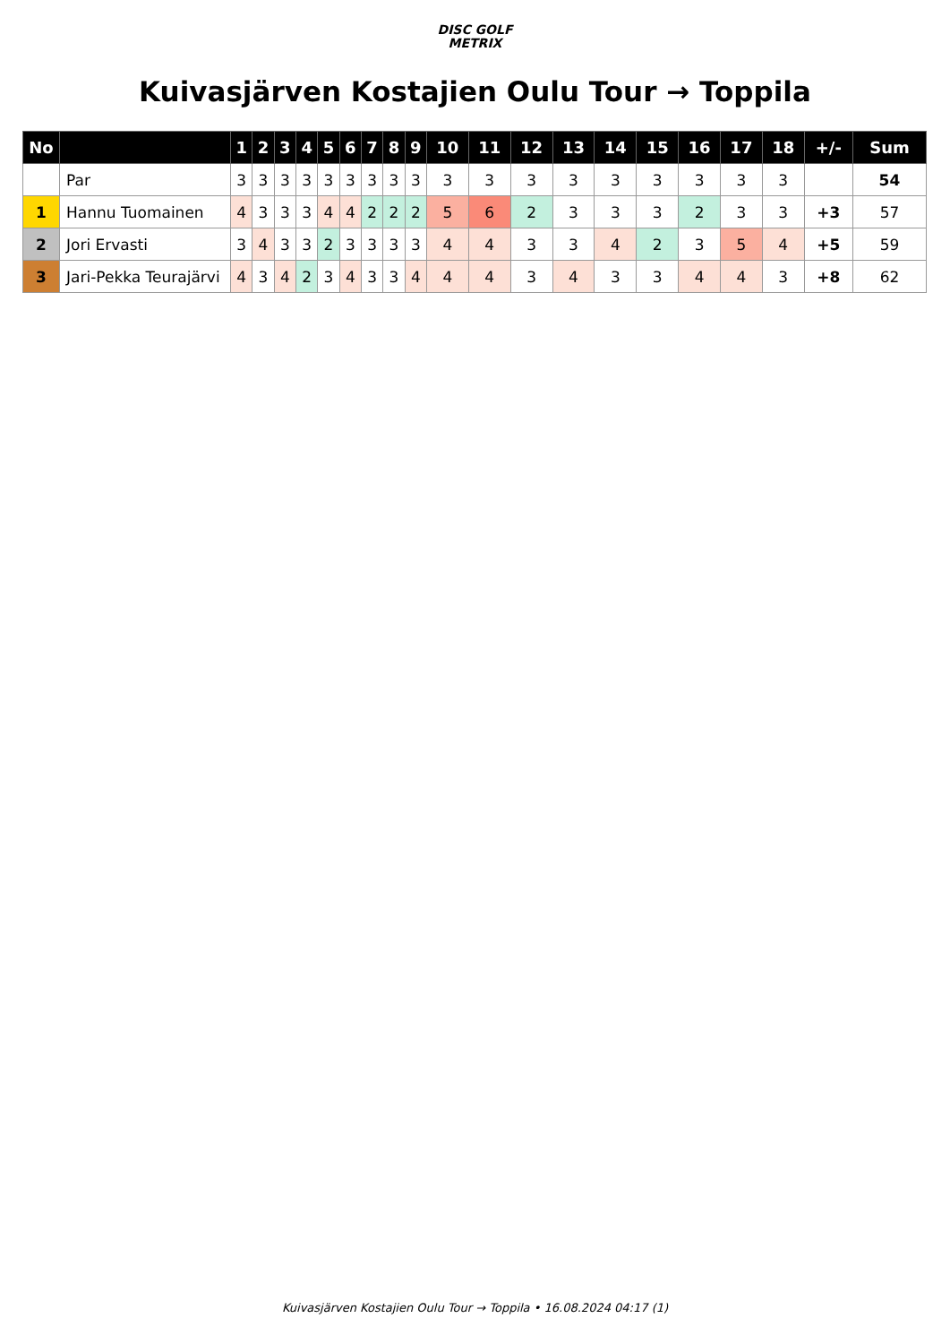DISC GOLF
METRIX
Kuivasjärven Kostajien Oulu Tour → Toppila
| No | | 1 | 2 | 3 | 4 | 5 | 6 | 7 | 8 | 9 | 10 | 11 | 12 | 13 | 14 | 15 | 16 | 17 | 18 | +/- | Sum |
| --- | --- | --- | --- | --- | --- | --- | --- | --- | --- | --- | --- | --- | --- | --- | --- | --- | --- | --- | --- | --- | --- |
| | Par | 3 | 3 | 3 | 3 | 3 | 3 | 3 | 3 | 3 | 3 | 3 | 3 | 3 | 3 | 3 | 3 | 3 | 3 | | 54 |
| 1 | Hannu Tuomainen | 4 | 3 | 3 | 3 | 4 | 4 | 2 | 2 | 2 | 5 | 6 | 2 | 3 | 3 | 3 | 2 | 3 | 3 | +3 | 57 |
| 2 | Jori Ervasti | 3 | 4 | 3 | 3 | 2 | 3 | 3 | 3 | 3 | 4 | 4 | 3 | 3 | 4 | 2 | 3 | 5 | 4 | +5 | 59 |
| 3 | Jari-Pekka Teurajärvi | 4 | 3 | 4 | 2 | 3 | 4 | 3 | 3 | 4 | 4 | 4 | 3 | 4 | 3 | 3 | 4 | 4 | 3 | +8 | 62 |
Kuivasjärven Kostajien Oulu Tour → Toppila • 16.08.2024 04:17 (1)